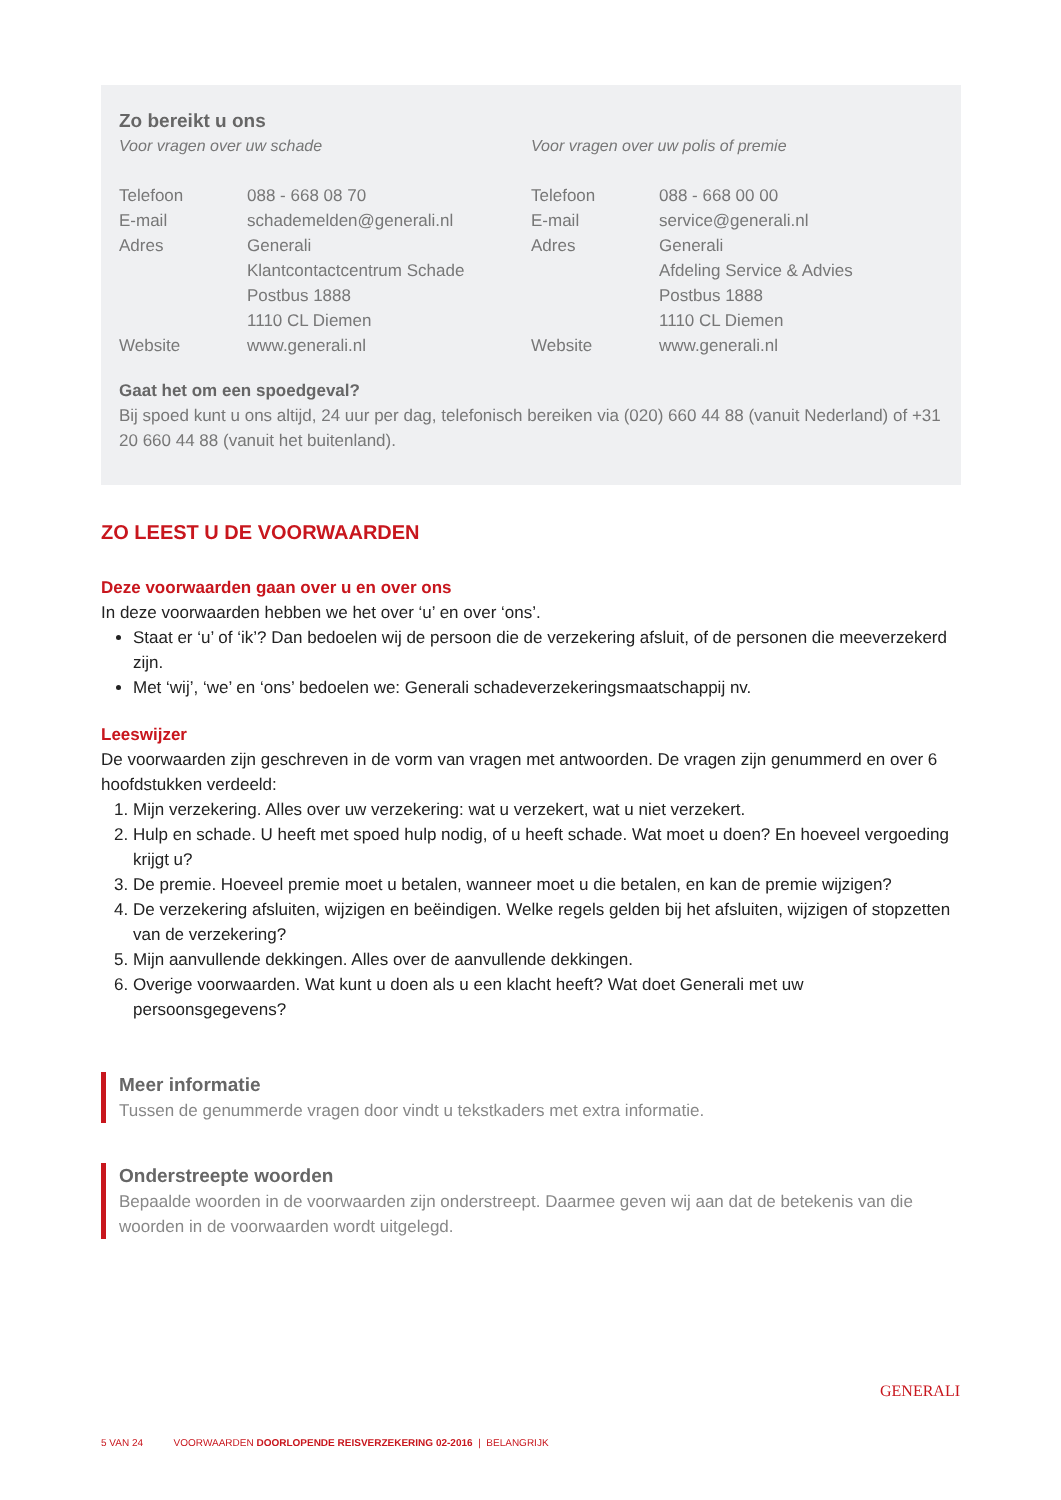Zo bereikt u ons
Voor vragen over uw schade
| Telefoon | 088 - 668 08 70 |
| E-mail | schademelden@generali.nl |
| Adres | Generali Klantcontactcentrum Schade Postbus 1888 1110 CL Diemen |
| Website | www.generali.nl |
Voor vragen over uw polis of premie
| Telefoon | 088 - 668 00 00 |
| E-mail | service@generali.nl |
| Adres | Generali Afdeling Service & Advies Postbus 1888 1110 CL Diemen |
| Website | www.generali.nl |
Gaat het om een spoedgeval?
Bij spoed kunt u ons altijd, 24 uur per dag, telefonisch bereiken via (020) 660 44 88 (vanuit Nederland) of +31 20 660 44 88 (vanuit het buitenland).
ZO LEEST U DE VOORWAARDEN
Deze voorwaarden gaan over u en over ons
In deze voorwaarden hebben we het over ‘u’ en over ‘ons’.
Staat er ‘u’ of ‘ik’? Dan bedoelen wij de persoon die de verzekering afsluit, of de personen die meeverzekerd zijn.
Met ‘wij’, ‘we’ en ‘ons’ bedoelen we: Generali schadeverzekeringsmaatschappij nv.
Leeswijzer
De voorwaarden zijn geschreven in de vorm van vragen met antwoorden. De vragen zijn genummerd en over 6 hoofdstukken verdeeld:
1. Mijn verzekering. Alles over uw verzekering: wat u verzekert, wat u niet verzekert.
2. Hulp en schade. U heeft met spoed hulp nodig, of u heeft schade. Wat moet u doen? En hoeveel vergoeding krijgt u?
3. De premie. Hoeveel premie moet u betalen, wanneer moet u die betalen, en kan de premie wijzigen?
4. De verzekering afsluiten, wijzigen en beëindigen. Welke regels gelden bij het afsluiten, wijzigen of stopzetten van de verzekering?
5. Mijn aanvullende dekkingen. Alles over de aanvullende dekkingen.
6. Overige voorwaarden. Wat kunt u doen als u een klacht heeft? Wat doet Generali met uw persoonsgegevens?
Meer informatie
Tussen de genummerde vragen door vindt u tekstkaders met extra informatie.
Onderstreepte woorden
Bepaalde woorden in de voorwaarden zijn onderstreept. Daarmee geven wij aan dat de betekenis van die woorden in de voorwaarden wordt uitgelegd.
5 VAN 24 VOORWAARDEN DOORLOPENDE REISVERZEKERING 02-2016 | BELANGRIJK
GENERALI